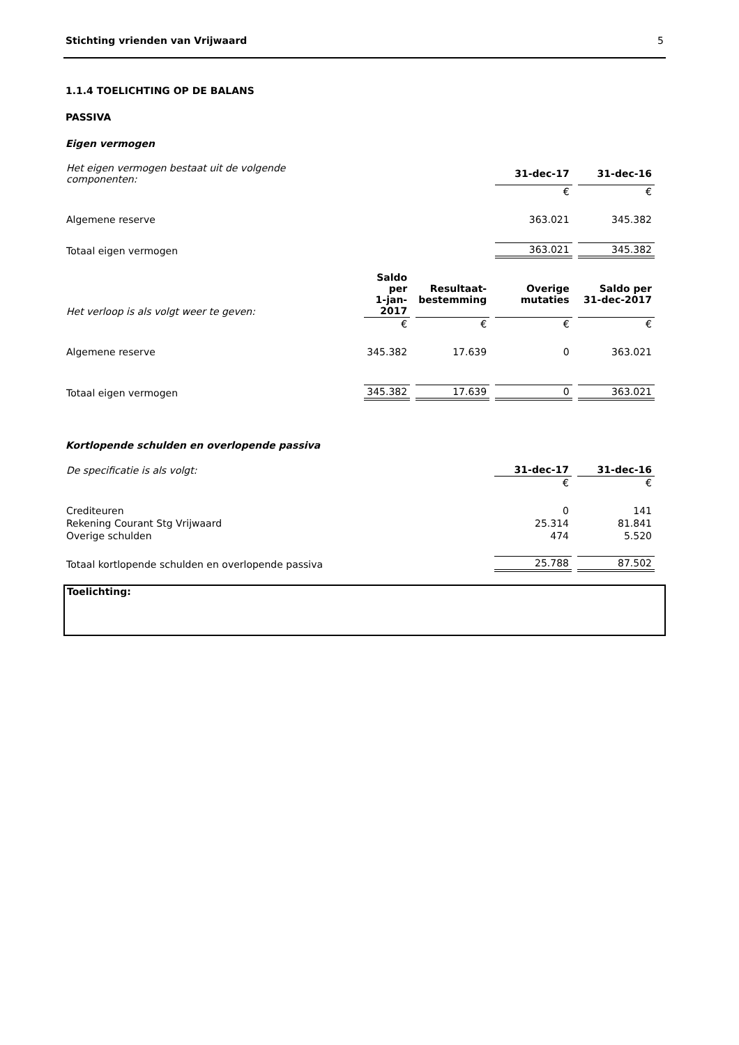Stichting vrienden van Vrijwaard 5
1.1.4 TOELICHTING OP DE BALANS
PASSIVA
Eigen vermogen
| Het eigen vermogen bestaat uit de volgende componenten: | | | 31-dec-17 | 31-dec-16 |
| --- | --- | --- | --- | --- |
| | | | € | € |
| Algemene reserve | | | 363.021 | 345.382 |
| Totaal eigen vermogen | | | 363.021 | 345.382 |
| Het verloop is als volgt weer te geven: | Saldo per 1-jan-2017 | Resultaat- bestemming | Overige mutaties | Saldo per 31-dec-2017 |
| | € | € | € | € |
| Algemene reserve | 345.382 | 17.639 | 0 | 363.021 |
| Totaal eigen vermogen | 345.382 | 17.639 | 0 | 363.021 |
Kortlopende schulden en overlopende passiva
| De specificatie is als volgt: | | | 31-dec-17 | 31-dec-16 |
| --- | --- | --- | --- | --- |
| | | | € | € |
| Crediteuren | | | 0 | 141 |
| Rekening Courant Stg Vrijwaard | | | 25.314 | 81.841 |
| Overige schulden | | | 474 | 5.520 |
| Totaal kortlopende schulden en overlopende passiva | | | 25.788 | 87.502 |
Toelichting: